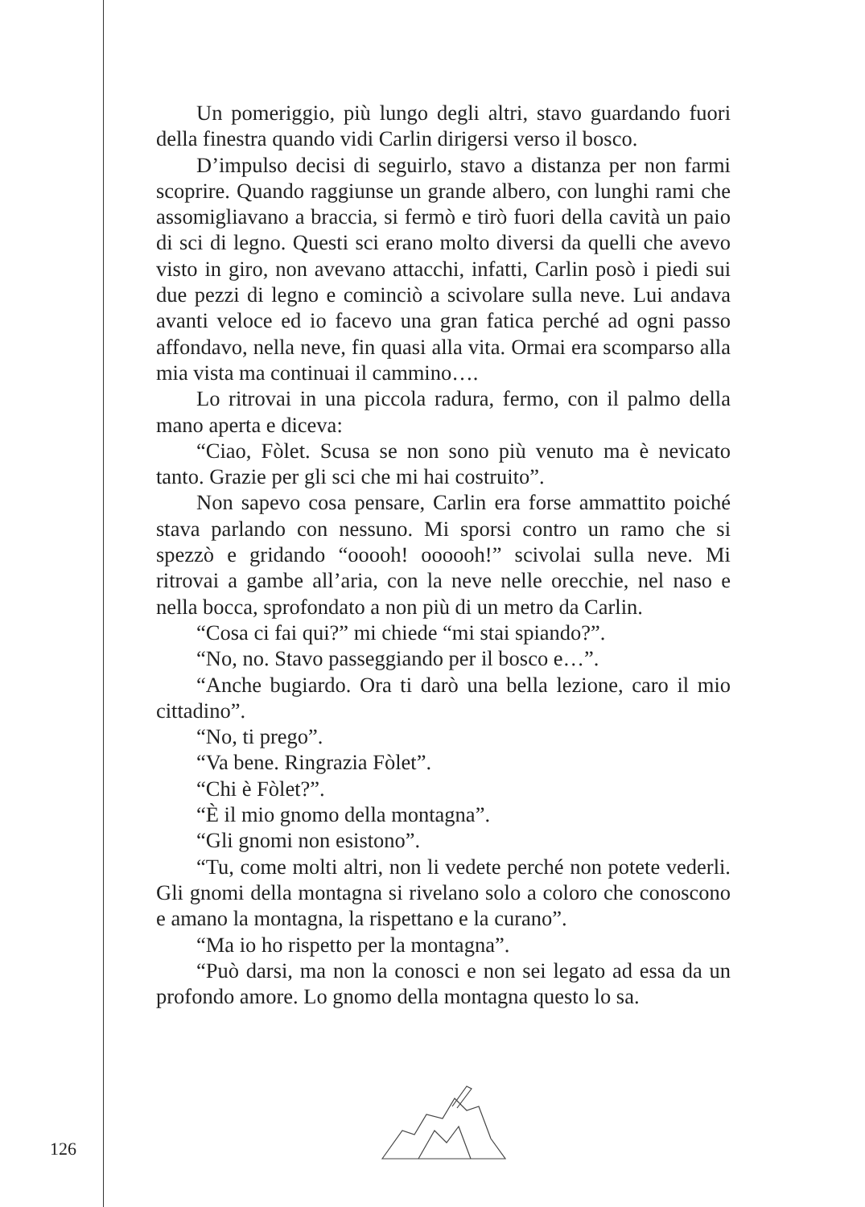Un pomeriggio, più lungo degli altri, stavo guardando fuori della finestra quando vidi Carlin dirigersi verso il bosco.
D’impulso decisi di seguirlo, stavo a distanza per non farmi scoprire. Quando raggiunse un grande albero, con lunghi rami che assomigliavano a braccia, si fermò e tirò fuori della cavità un paio di sci di legno. Questi sci erano molto diversi da quelli che avevo visto in giro, non avevano attacchi, infatti, Carlin posò i piedi sui due pezzi di legno e cominciò a scivolare sulla neve. Lui andava avanti veloce ed io facevo una gran fatica perché ad ogni passo affondavo, nella neve, fin quasi alla vita. Ormai era scomparso alla mia vista ma continuai il cammino….
Lo ritrovai in una piccola radura, fermo, con il palmo della mano aperta e diceva:
“Ciao, Fòlet. Scusa se non sono più venuto ma è nevicato tanto. Grazie per gli sci che mi hai costruito”.
Non sapevo cosa pensare, Carlin era forse ammattito poiché stava parlando con nessuno. Mi sporsi contro un ramo che si spezzò e gridando “ooooh! oooooh!” scivolai sulla neve. Mi ritrovai a gambe all’aria, con la neve nelle orecchie, nel naso e nella bocca, sprofondato a non più di un metro da Carlin.
“Cosa ci fai qui?” mi chiede “mi stai spiando?”.
“No, no. Stavo passeggiando per il bosco e…”.
“Anche bugiardo. Ora ti darò una bella lezione, caro il mio cittadino”.
“No, ti prego”.
“Va bene. Ringrazia Fòlet”.
“Chi è Fòlet?”.
“È il mio gnomo della montagna”.
“Gli gnomi non esistono”.
“Tu, come molti altri, non li vedete perché non potete vederli. Gli gnomi della montagna si rivelano solo a coloro che conoscono e amano la montagna, la rispettano e la curano”.
“Ma io ho rispetto per la montagna”.
“Può darsi, ma non la conosci e non sei legato ad essa da un profondo amore. Lo gnomo della montagna questo lo sa.
126